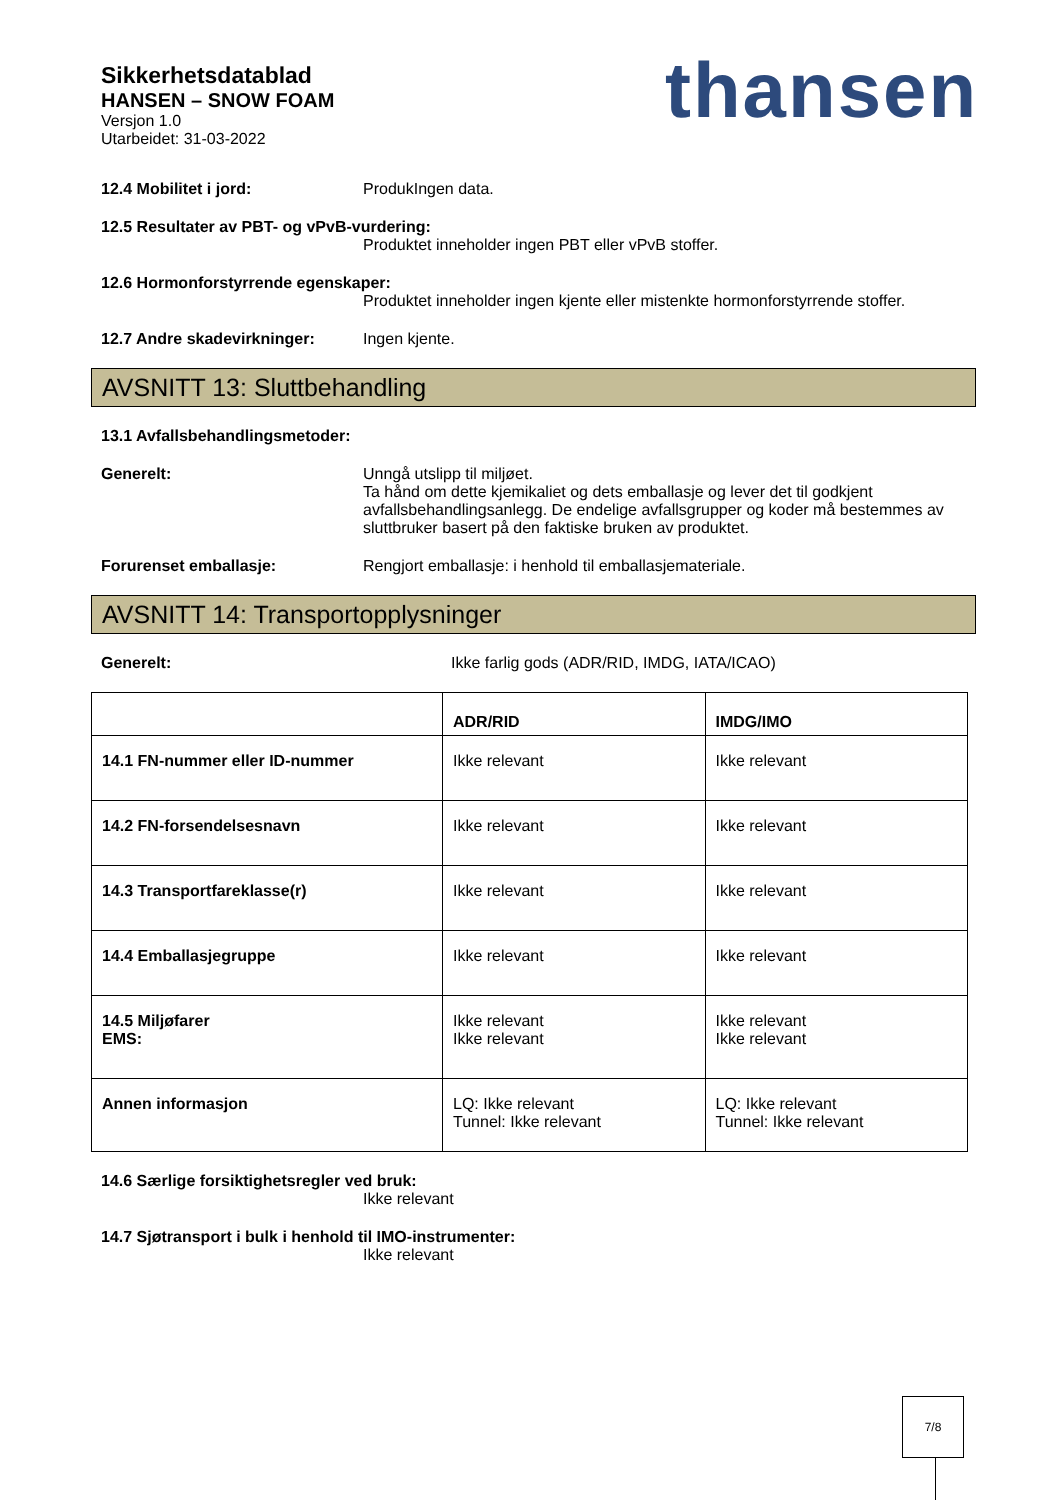Sikkerhetsdatablad
HANSEN – SNOW FOAM
Versjon 1.0
Utarbeidet: 31-03-2022
thansen
12.4 Mobilitet i jord: ProdukIngen data.
12.5 Resultater av PBT- og vPvB-vurdering:
Produktet inneholder ingen PBT eller vPvB stoffer.
12.6 Hormonforstyrrende egenskaper:
Produktet inneholder ingen kjente eller mistenkte hormonforstyrrende stoffer.
12.7 Andre skadevirkninger: Ingen kjente.
AVSNITT 13: Sluttbehandling
13.1 Avfallsbehandlingsmetoder:
Generelt: Unngå utslipp til miljøet.
Ta hånd om dette kjemikaliet og dets emballasje og lever det til godkjent avfallsbehandlingsanlegg. De endelige avfallsgrupper og koder må bestemmes av sluttbruker basert på den faktiske bruken av produktet.
Forurenset emballasje: Rengjort emballasje: i henhold til emballasjemateriale.
AVSNITT 14: Transportopplysninger
Generelt: Ikke farlig gods (ADR/RID, IMDG, IATA/ICAO)
| | ADR/RID | IMDG/IMO |
| --- | --- | --- |
| 14.1 FN-nummer eller ID-nummer | Ikke relevant | Ikke relevant |
| 14.2 FN-forsendelsesnavn | Ikke relevant | Ikke relevant |
| 14.3 Transportfareklasse(r) | Ikke relevant | Ikke relevant |
| 14.4 Emballasjegruppe | Ikke relevant | Ikke relevant |
| 14.5 Miljøfarer EMS: | Ikke relevant Ikke relevant | Ikke relevant Ikke relevant |
| Annen informasjon | LQ: Ikke relevant Tunnel: Ikke relevant | LQ: Ikke relevant Tunnel: Ikke relevant |
14.6 Særlige forsiktighetsregler ved bruk:
Ikke relevant
14.7 Sjøtransport i bulk i henhold til IMO-instrumenter:
Ikke relevant
7/8